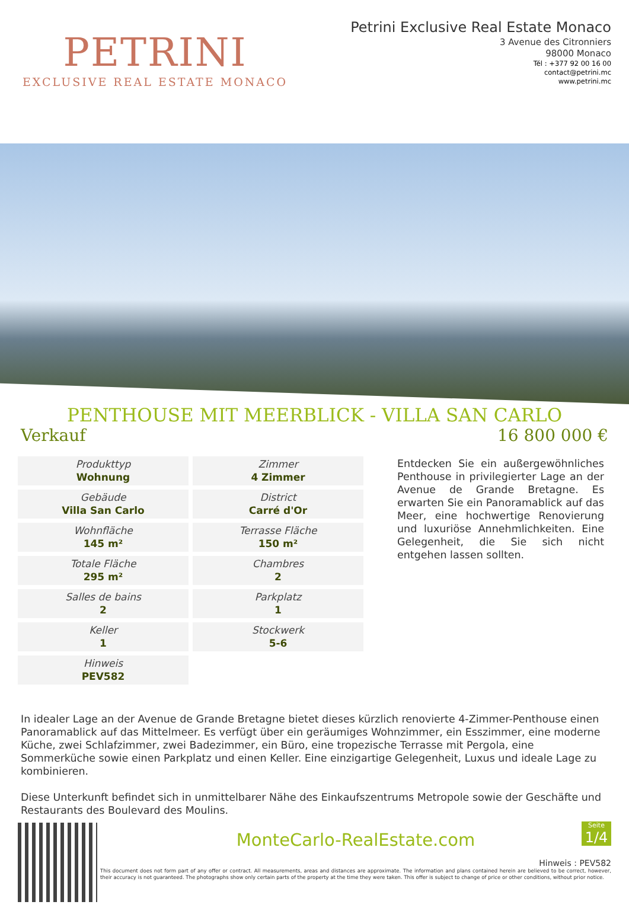PETRINI
EXCLUSIVE REAL ESTATE MONACO
Petrini Exclusive Real Estate Monaco
3 Avenue des Citronniers
98000 Monaco
Tél : +377 92 00 16 00
contact@petrini.mc
www.petrini.mc
PENTHOUSE MIT MEERBLICK - VILLA SAN CARLO
Verkauf 16 800 000 €
| Produkttyp Wohnung | Zimmer 4 Zimmer |
| Gebäude Villa San Carlo | District Carré d'Or |
| Wohnfläche 145 m² | Terrasse Fläche 150 m² |
| Totale Fläche 295 m² | Chambres 2 |
| Salles de bains 2 | Parkplatz 1 |
| Keller 1 | Stockwerk 5-6 |
| Hinweis PEV582 | |
Entdecken Sie ein außergewöhnliches Penthouse in privilegierter Lage an der Avenue de Grande Bretagne. Es erwarten Sie ein Panoramablick auf das Meer, eine hochwertige Renovierung und luxuriöse Annehmlichkeiten. Eine Gelegenheit, die Sie sich nicht entgehen lassen sollten.
In idealer Lage an der Avenue de Grande Bretagne bietet dieses kürzlich renovierte 4-Zimmer-Penthouse einen Panoramablick auf das Mittelmeer. Es verfügt über ein geräumiges Wohnzimmer, ein Esszimmer, eine moderne Küche, zwei Schlafzimmer, zwei Badezimmer, ein Büro, eine tropezische Terrasse mit Pergola, eine Sommerküche sowie einen Parkplatz und einen Keller. Eine einzigartige Gelegenheit, Luxus und ideale Lage zu kombinieren.
Diese Unterkunft befindet sich in unmittelbarer Nähe des Einkaufszentrums Metropole sowie der Geschäfte und Restaurants des Boulevard des Moulins.
MonteCarlo-RealEstate.com
Seite
1/4
Hinweis : PEV582
This document does not form part of any offer or contract. All measurements, areas and distances are approximate. The information and plans contained herein are believed to be correct, however, their accuracy is not guaranteed. The photographs show only certain parts of the property at the time they were taken. This offer is subject to change of price or other conditions, without prior notice.